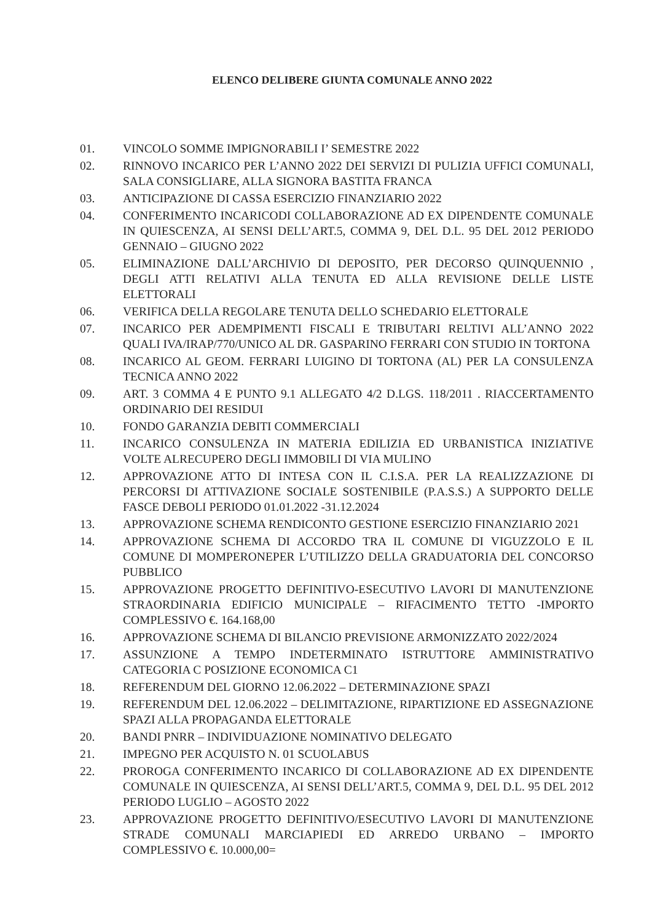ELENCO DELIBERE GIUNTA COMUNALE ANNO 2022
01. VINCOLO SOMME IMPIGNORABILI I’ SEMESTRE 2022
02. RINNOVO INCARICO PER L’ANNO 2022 DEI SERVIZI DI PULIZIA UFFICI COMUNALI, SALA CONSIGLIARE, ALLA SIGNORA BASTITA FRANCA
03. ANTICIPAZIONE DI CASSA ESERCIZIO FINANZIARIO 2022
04. CONFERIMENTO INCARICODI COLLABORAZIONE AD EX DIPENDENTE COMUNALE IN QUIESCENZA, AI SENSI DELL’ART.5, COMMA 9, DEL D.L. 95 DEL 2012 PERIODO GENNAIO – GIUGNO 2022
05. ELIMINAZIONE DALL’ARCHIVIO DI DEPOSITO, PER DECORSO QUINQUENNIO , DEGLI ATTI RELATIVI ALLA TENUTA ED ALLA REVISIONE DELLE LISTE ELETTORALI
06. VERIFICA DELLA REGOLARE TENUTA DELLO SCHEDARIO ELETTORALE
07. INCARICO PER ADEMPIMENTI FISCALI E TRIBUTARI RELTIVI ALL’ANNO 2022 QUALI IVA/IRAP/770/UNICO AL DR. GASPARINO FERRARI CON STUDIO IN TORTONA
08. INCARICO AL GEOM. FERRARI LUIGINO DI TORTONA (AL) PER LA CONSULENZA TECNICA ANNO 2022
09. ART. 3 COMMA 4 E PUNTO 9.1 ALLEGATO 4/2 D.LGS. 118/2011 . RIACCERTAMENTO ORDINARIO DEI RESIDUI
10. FONDO GARANZIA DEBITI COMMERCIALI
11. INCARICO CONSULENZA IN MATERIA EDILIZIA ED URBANISTICA INIZIATIVE VOLTE ALRECUPERO DEGLI IMMOBILI DI VIA MULINO
12. APPROVAZIONE ATTO DI INTESA CON IL C.I.S.A. PER LA REALIZZAZIONE DI PERCORSI DI ATTIVAZIONE SOCIALE SOSTENIBILE (P.A.S.S.) A SUPPORTO DELLE FASCE DEBOLI PERIODO 01.01.2022 -31.12.2024
13. APPROVAZIONE SCHEMA RENDICONTO GESTIONE ESERCIZIO FINANZIARIO 2021
14. APPROVAZIONE SCHEMA DI ACCORDO TRA IL COMUNE DI VIGUZZOLO E IL COMUNE DI MOMPERONEPER L’UTILIZZO DELLA GRADUATORIA DEL CONCORSO PUBBLICO
15. APPROVAZIONE PROGETTO DEFINITIVO-ESECUTIVO LAVORI DI MANUTENZIONE STRAORDINARIA EDIFICIO MUNICIPALE – RIFACIMENTO TETTO -IMPORTO COMPLESSIVO €. 164.168,00
16. APPROVAZIONE SCHEMA DI BILANCIO PREVISIONE ARMONIZZATO 2022/2024
17. ASSUNZIONE A TEMPO INDETERMINATO ISTRUTTORE AMMINISTRATIVO CATEGORIA C POSIZIONE ECONOMICA C1
18. REFERENDUM DEL GIORNO 12.06.2022 – DETERMINAZIONE SPAZI
19. REFERENDUM DEL 12.06.2022 – DELIMITAZIONE, RIPARTIZIONE ED ASSEGNAZIONE SPAZI ALLA PROPAGANDA ELETTORALE
20. BANDI PNRR – INDIVIDUAZIONE NOMINATIVO DELEGATO
21. IMPEGNO PER ACQUISTO N. 01 SCUOLABUS
22. PROROGA CONFERIMENTO INCARICO DI COLLABORAZIONE AD EX DIPENDENTE COMUNALE IN QUIESCENZA, AI SENSI DELL’ART.5, COMMA 9, DEL D.L. 95 DEL 2012 PERIODO LUGLIO – AGOSTO 2022
23. APPROVAZIONE PROGETTO DEFINITIVO/ESECUTIVO LAVORI DI MANUTENZIONE STRADE COMUNALI MARCIAPIEDI ED ARREDO URBANO – IMPORTO COMPLESSIVO €. 10.000,00=